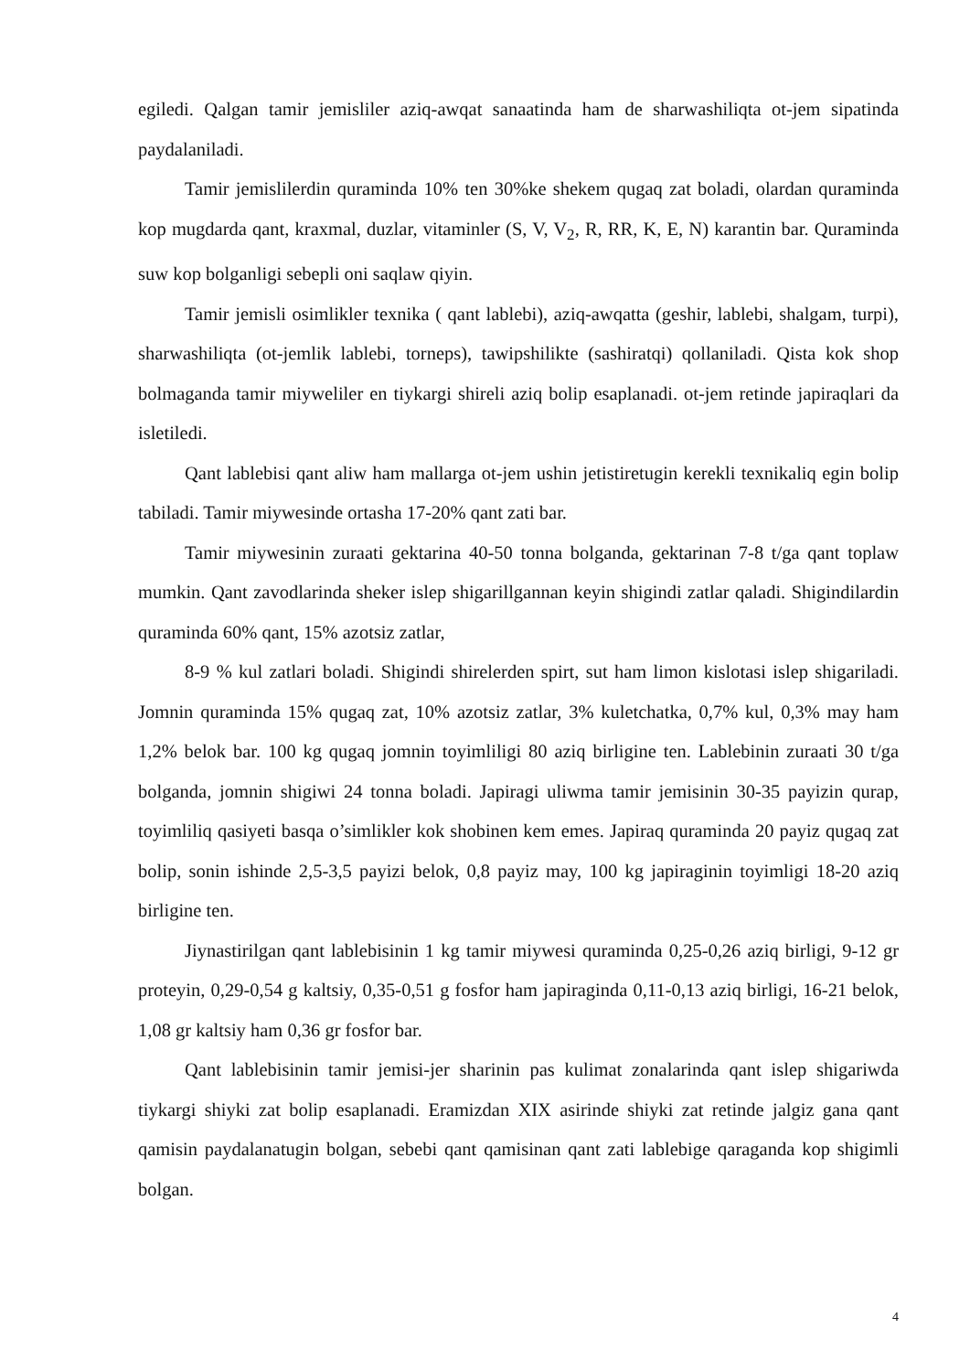egiledi. Qalgan tamir jemisliler aziq-awqat sanaatinda ham de sharwashiliqta ot-jem sipatinda paydalaniladi.
Tamir jemislilerdin quraminda 10% ten 30%ke shekem qugaq zat boladi, olardan quraminda kop mugdarda qant, kraxmal, duzlar, vitaminler (S, V, V<sub>2</sub>, R, RR, K, E, N) karantin bar. Quraminda suw kop bolganligi sebepli oni saqlaw qiyin.
Tamir jemisli osimlikler texnika ( qant lablebi), aziq-awqatta (geshir, lablebi, shalgam, turpi), sharwashiliqta (ot-jemlik lablebi, torneps), tawipshilikte (sashiratqi) qollaniladi. Qista kok shop bolmaganda tamir miyweliler en tiykargi shireli aziq bolip esaplanadi. ot-jem retinde japiraqlari da isletiledi.
Qant lablebisi qant aliw ham mallarga ot-jem ushin jetistiretugin kerekli texnikaliq egin bolip tabiladi. Tamir miywesinde ortasha 17-20% qant zati bar.
Tamir miywesinin zuraati gektarina 40-50 tonna bolganda, gektarinan 7-8 t/ga qant toplaw mumkin. Qant zavodlarinda sheker islep shigarillgannan keyin shigindi zatlar qaladi. Shigindilardin quraminda 60% qant, 15% azotsiz zatlar,
8-9 % kul zatlari boladi. Shigindi shirelerden spirt, sut ham limon kislotasi islep shigariladi. Jomnin quraminda 15% qugaq zat, 10% azotsiz zatlar, 3% kuletchatka, 0,7% kul, 0,3% may ham 1,2% belok bar. 100 kg qugaq jomnin toyimliligi 80 aziq birligine ten. Lablebinin zuraati 30 t/ga bolganda, jomnin shigiwi 24 tonna boladi. Japiragi uliwma tamir jemisinin 30-35 payizin qurap, toyimliliq qasiyeti basqa o’simlikler kok shobinen kem emes. Japiraq quraminda 20 payiz qugaq zat bolip, sonin ishinde 2,5-3,5 payizi belok, 0,8 payiz may, 100 kg japiraginin toyimligi 18-20 aziq birligine ten.
Jiynastirilgan qant lablebisinin 1 kg tamir miywesi quraminda 0,25-0,26 aziq birligi, 9-12 gr proteyin, 0,29-0,54 g kaltsiy, 0,35-0,51 g fosfor ham japiraginda 0,11-0,13 aziq birligi, 16-21 belok, 1,08 gr kaltsiy ham 0,36 gr fosfor bar.
Qant lablebisinin tamir jemisi-jer sharinin pas kulimat zonalarinda qant islep shigariwda tiykargi shiyki zat bolip esaplanadi. Eramizdan XIX asirinde shiyki zat retinde jalgiz gana qant qamisin paydalanatugin bolgan, sebebi qant qamisinan qant zati lablebige qaraganda kop shigimli bolgan.
4